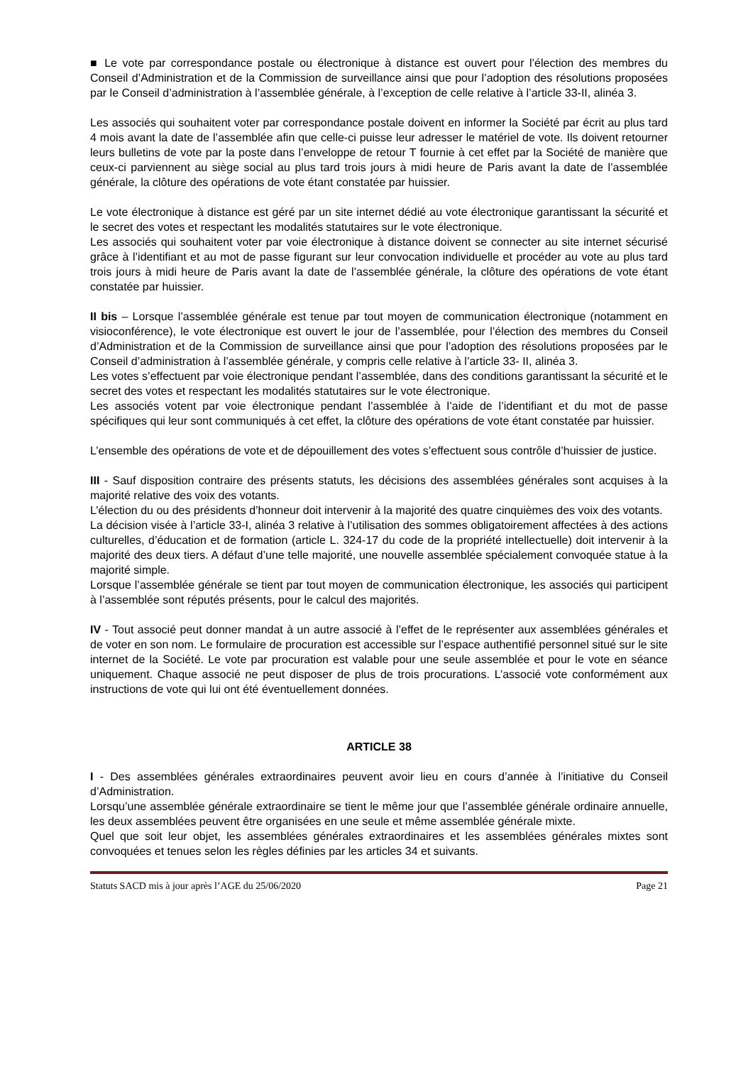■ Le vote par correspondance postale ou électronique à distance est ouvert pour l’élection des membres du Conseil d’Administration et de la Commission de surveillance ainsi que pour l’adoption des résolutions proposées par le Conseil d’administration à l’assemblée générale, à l’exception de celle relative à l’article 33-II, alinéa 3.
Les associés qui souhaitent voter par correspondance postale doivent en informer la Société par écrit au plus tard 4 mois avant la date de l’assemblée afin que celle-ci puisse leur adresser le matériel de vote. Ils doivent retourner leurs bulletins de vote par la poste dans l’enveloppe de retour T fournie à cet effet par la Société de manière que ceux-ci parviennent au siège social au plus tard trois jours à midi heure de Paris avant la date de l’assemblée générale, la clôture des opérations de vote étant constatée par huissier.
Le vote électronique à distance est géré par un site internet dédié au vote électronique garantissant la sécurité et le secret des votes et respectant les modalités statutaires sur le vote électronique.
Les associés qui souhaitent voter par voie électronique à distance doivent se connecter au site internet sécurisé grâce à l’identifiant et au mot de passe figurant sur leur convocation individuelle et procéder au vote au plus tard trois jours à midi heure de Paris avant la date de l’assemblée générale, la clôture des opérations de vote étant constatée par huissier.
II bis – Lorsque l’assemblée générale est tenue par tout moyen de communication électronique (notamment en visioconférence), le vote électronique est ouvert le jour de l’assemblée, pour l’élection des membres du Conseil d’Administration et de la Commission de surveillance ainsi que pour l’adoption des résolutions proposées par le Conseil d’administration à l’assemblée générale, y compris celle relative à l’article 33- II, alinéa 3.
Les votes s’effectuent par voie électronique pendant l’assemblée, dans des conditions garantissant la sécurité et le secret des votes et respectant les modalités statutaires sur le vote électronique.
Les associés votent par voie électronique pendant l’assemblée à l’aide de l’identifiant et du mot de passe spécifiques qui leur sont communiqués à cet effet, la clôture des opérations de vote étant constatée par huissier.
L’ensemble des opérations de vote et de dépouillement des votes s’effectuent sous contrôle d’huissier de justice.
III - Sauf disposition contraire des présents statuts, les décisions des assemblées générales sont acquises à la majorité relative des voix des votants.
L’élection du ou des présidents d’honneur doit intervenir à la majorité des quatre cinquièmes des voix des votants.
La décision visée à l’article 33-I, alinéa 3 relative à l’utilisation des sommes obligatoirement affectées à des actions culturelles, d’éducation et de formation (article L. 324-17 du code de la propriété intellectuelle) doit intervenir à la majorité des deux tiers. A défaut d’une telle majorité, une nouvelle assemblée spécialement convoquée statue à la majorité simple.
Lorsque l’assemblée générale se tient par tout moyen de communication électronique, les associés qui participent à l’assemblée sont réputés présents, pour le calcul des majorités.
IV - Tout associé peut donner mandat à un autre associé à l’effet de le représenter aux assemblées générales et de voter en son nom. Le formulaire de procuration est accessible sur l’espace authentifié personnel situé sur le site internet de la Société. Le vote par procuration est valable pour une seule assemblée et pour le vote en séance uniquement. Chaque associé ne peut disposer de plus de trois procurations. L’associé vote conformément aux instructions de vote qui lui ont été éventuellement données.
ARTICLE 38
I - Des assemblées générales extraordinaires peuvent avoir lieu en cours d’année à l’initiative du Conseil d’Administration.
Lorsqu’une assemblée générale extraordinaire se tient le même jour que l’assemblée générale ordinaire annuelle, les deux assemblées peuvent être organisées en une seule et même assemblée générale mixte.
Quel que soit leur objet, les assemblées générales extraordinaires et les assemblées générales mixtes sont convoquées et tenues selon les règles définies par les articles 34 et suivants.
Statuts SACD mis à jour après l’AGE du 25/06/2020 Page 21